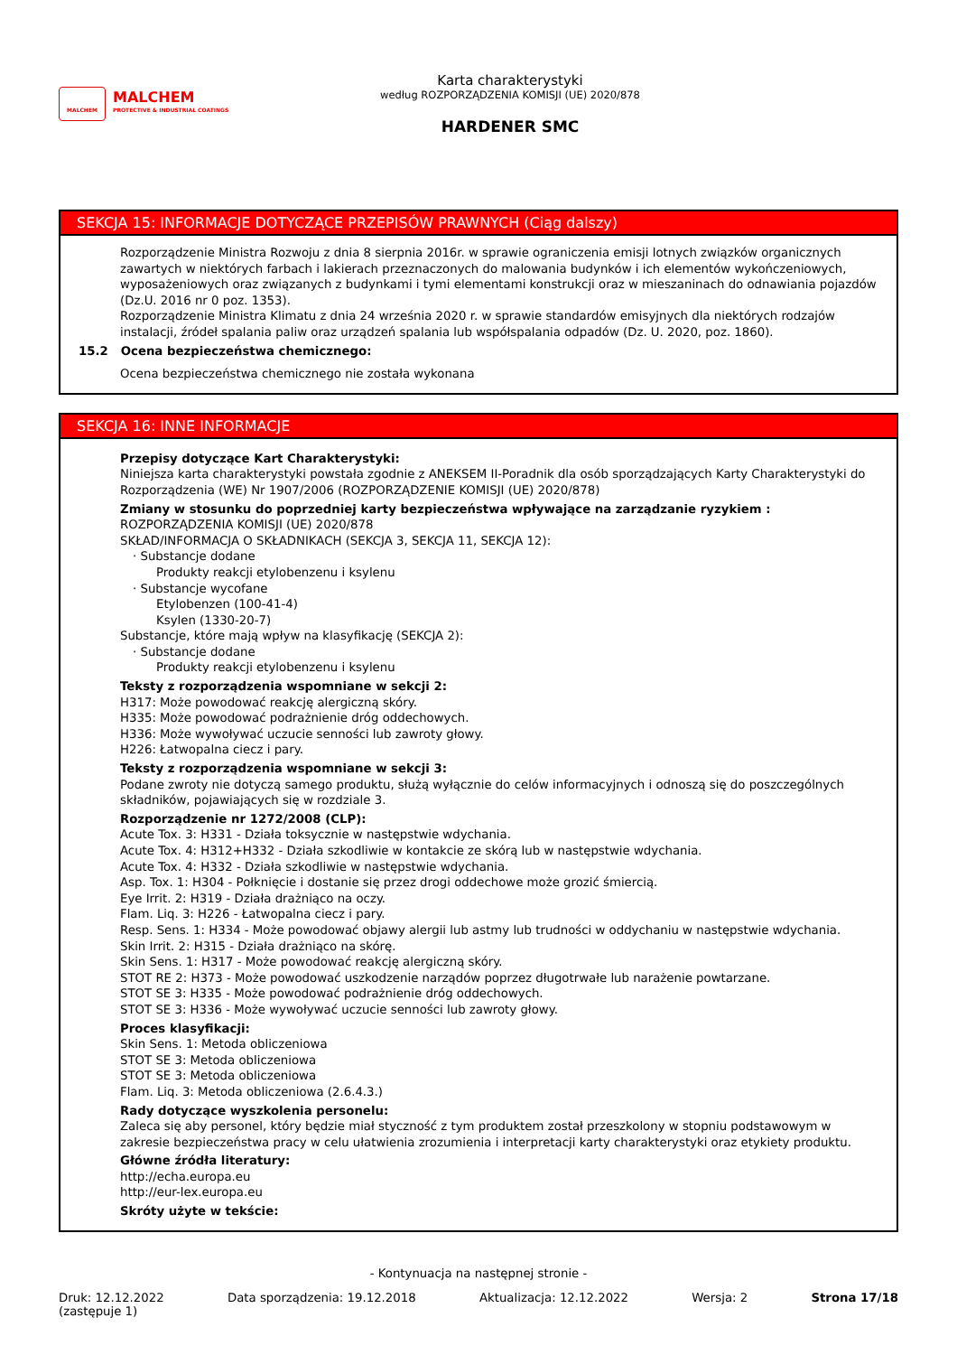MALCHEM
MALCHEM
PROTECTIVE & INDUSTRIAL COATINGS
Karta charakterystyki
według ROZPORZĄDZENIA KOMISJI (UE) 2020/878
HARDENER SMC
SEKCJA 15: INFORMACJE DOTYCZĄCE PRZEPISÓW PRAWNYCH (Ciąg dalszy)
Rozporządzenie Ministra Rozwoju z dnia 8 sierpnia 2016r. w sprawie ograniczenia emisji lotnych związków organicznych zawartych w niektórych farbach i lakierach przeznaczonych do malowania budynków i ich elementów wykończeniowych, wyposażeniowych oraz związanych z budynkami i tymi elementami konstrukcji oraz w mieszaninach do odnawiania pojazdów (Dz.U. 2016 nr 0 poz. 1353).
Rozporządzenie Ministra Klimatu z dnia 24 września 2020 r. w sprawie standardów emisyjnych dla niektórych rodzajów instalacji, źródeł spalania paliw oraz urządzeń spalania lub współspalania odpadów (Dz. U. 2020, poz. 1860).
15.2 Ocena bezpieczeństwa chemicznego:
Ocena bezpieczeństwa chemicznego nie została wykonana
SEKCJA 16: INNE INFORMACJE
Przepisy dotyczące Kart Charakterystyki:
Niniejsza karta charakterystyki powstała zgodnie z ANEKSEM II-Poradnik dla osób sporządzających Karty Charakterystyki do Rozporządzenia (WE) Nr 1907/2006 (ROZPORZĄDZENIE KOMISJI (UE) 2020/878)
Zmiany w stosunku do poprzedniej karty bezpieczeństwa wpływające na zarządzanie ryzykiem :
ROZPORZĄDZENIA KOMISJI (UE) 2020/878
SKŁAD/INFORMACJA O SKŁADNIKACH (SEKCJA 3, SEKCJA 11, SEKCJA 12):
· Substancje dodane
Produkty reakcji etylobenzenu i ksylenu
· Substancje wycofane
Etylobenzen (100-41-4)
Ksylen (1330-20-7)
Substancje, które mają wpływ na klasyfikację (SEKCJA 2):
· Substancje dodane
Produkty reakcji etylobenzenu i ksylenu
Teksty z rozporządzenia wspomniane w sekcji 2:
H317: Może powodować reakcję alergiczną skóry.
H335: Może powodować podrażnienie dróg oddechowych.
H336: Może wywoływać uczucie senności lub zawroty głowy.
H226: Łatwopalna ciecz i pary.
Teksty z rozporządzenia wspomniane w sekcji 3:
Podane zwroty nie dotyczą samego produktu, służą wyłącznie do celów informacyjnych i odnoszą się do poszczególnych składników, pojawiających się w rozdziale 3.
Rozporządzenie nr 1272/2008 (CLP):
Acute Tox. 3: H331 - Działa toksycznie w następstwie wdychania.
Acute Tox. 4: H312+H332 - Działa szkodliwie w kontakcie ze skórą lub w następstwie wdychania.
Acute Tox. 4: H332 - Działa szkodliwie w następstwie wdychania.
Asp. Tox. 1: H304 - Połknięcie i dostanie się przez drogi oddechowe może grozić śmiercią.
Eye Irrit. 2: H319 - Działa drażniąco na oczy.
Flam. Liq. 3: H226 - Łatwopalna ciecz i pary.
Resp. Sens. 1: H334 - Może powodować objawy alergii lub astmy lub trudności w oddychaniu w następstwie wdychania.
Skin Irrit. 2: H315 - Działa drażniąco na skórę.
Skin Sens. 1: H317 - Może powodować reakcję alergiczną skóry.
STOT RE 2: H373 - Może powodować uszkodzenie narządów poprzez długotrwałe lub narażenie powtarzane.
STOT SE 3: H335 - Może powodować podrażnienie dróg oddechowych.
STOT SE 3: H336 - Może wywoływać uczucie senności lub zawroty głowy.
Proces klasyfikacji:
Skin Sens. 1: Metoda obliczeniowa
STOT SE 3: Metoda obliczeniowa
STOT SE 3: Metoda obliczeniowa
Flam. Liq. 3: Metoda obliczeniowa (2.6.4.3.)
Rady dotyczące wyszkolenia personelu:
Zaleca się aby personel, który będzie miał styczność z tym produktem został przeszkolony w stopniu podstawowym w zakresie bezpieczeństwa pracy w celu ułatwienia zrozumienia i interpretacji karty charakterystyki oraz etykiety produktu.
Główne źródła literatury:
http://echa.europa.eu
http://eur-lex.europa.eu
Skróty użyte w tekście:
- Kontynuacja na następnej stronie -
Druk: 12.12.2022
(zastępuje 1)
Data sporządzenia: 19.12.2018 Aktualizacja: 12.12.2022 Wersja: 2 Strona 17/18